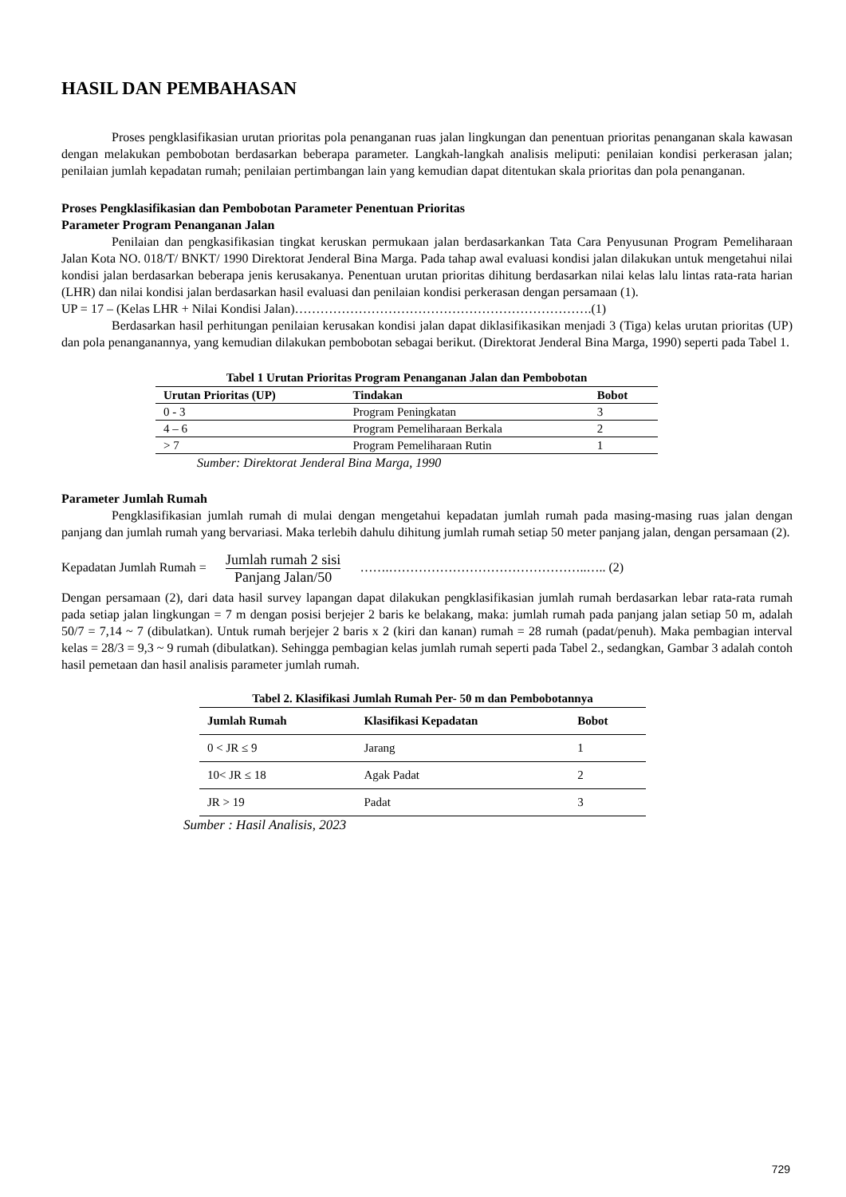HASIL DAN PEMBAHASAN
Proses pengklasifikasian urutan prioritas pola penanganan ruas jalan lingkungan dan penentuan prioritas penanganan skala kawasan dengan melakukan pembobotan berdasarkan beberapa parameter. Langkah-langkah analisis meliputi: penilaian kondisi perkerasan jalan; penilaian jumlah kepadatan rumah; penilaian pertimbangan lain yang kemudian dapat ditentukan skala prioritas dan pola penanganan.
Proses Pengklasifikasian dan Pembobotan Parameter Penentuan Prioritas
Parameter Program Penanganan Jalan
Penilaian dan pengkasifikasian tingkat keruskan permukaan jalan berdasarkankan Tata Cara Penyusunan Program Pemeliharaan Jalan Kota NO. 018/T/ BNKT/ 1990 Direktorat Jenderal Bina Marga. Pada tahap awal evaluasi kondisi jalan dilakukan untuk mengetahui nilai kondisi jalan berdasarkan beberapa jenis kerusakanya. Penentuan urutan prioritas dihitung berdasarkan nilai kelas lalu lintas rata-rata harian (LHR) dan nilai kondisi jalan berdasarkan hasil evaluasi dan penilaian kondisi perkerasan dengan persamaan (1).
UP = 17 – (Kelas LHR + Nilai Kondisi Jalan)…………………………………………………………….(1)
Berdasarkan hasil perhitungan penilaian kerusakan kondisi jalan dapat diklasifikasikan menjadi 3 (Tiga) kelas urutan prioritas (UP) dan pola penanganannya, yang kemudian dilakukan pembobotan sebagai berikut. (Direktorat Jenderal Bina Marga, 1990) seperti pada Tabel 1.
Tabel 1 Urutan Prioritas Program Penanganan Jalan dan Pembobotan
| Urutan Prioritas (UP) | Tindakan | Bobot |
| --- | --- | --- |
| 0 - 3 | Program Peningkatan | 3 |
| 4 – 6 | Program Pemeliharaan Berkala | 2 |
| > 7 | Program Pemeliharaan Rutin | 1 |
Sumber: Direktorat Jenderal Bina Marga, 1990
Parameter Jumlah Rumah
Pengklasifikasian jumlah rumah di mulai dengan mengetahui kepadatan jumlah rumah pada masing-masing ruas jalan dengan panjang dan jumlah rumah yang bervariasi. Maka terlebih dahulu dihitung jumlah rumah setiap 50 meter panjang jalan, dengan persamaan (2).
Kepadatan Jumlah Rumah = Jumlah rumah 2 sisi Panjang Jalan/50 …….………………………………………..….. (2)
Dengan persamaan (2), dari data hasil survey lapangan dapat dilakukan pengklasifikasian jumlah rumah berdasarkan lebar rata-rata rumah pada setiap jalan lingkungan = 7 m dengan posisi berjejer 2 baris ke belakang, maka: jumlah rumah pada panjang jalan setiap 50 m, adalah 50/7 = 7,14 ~ 7 (dibulatkan). Untuk rumah berjejer 2 baris x 2 (kiri dan kanan) rumah = 28 rumah (padat/penuh). Maka pembagian interval kelas = 28/3 = 9,3 ~ 9 rumah (dibulatkan). Sehingga pembagian kelas jumlah rumah seperti pada Tabel 2., sedangkan, Gambar 3 adalah contoh hasil pemetaan dan hasil analisis parameter jumlah rumah.
Tabel 2. Klasifikasi Jumlah Rumah Per- 50 m dan Pembobotannya
| Jumlah Rumah | Klasifikasi Kepadatan | Bobot |
| --- | --- | --- |
| 0 < JR ≤ 9 | Jarang | 1 |
| 10< JR ≤ 18 | Agak Padat | 2 |
| JR > 19 | Padat | 3 |
Sumber : Hasil Analisis, 2023
729